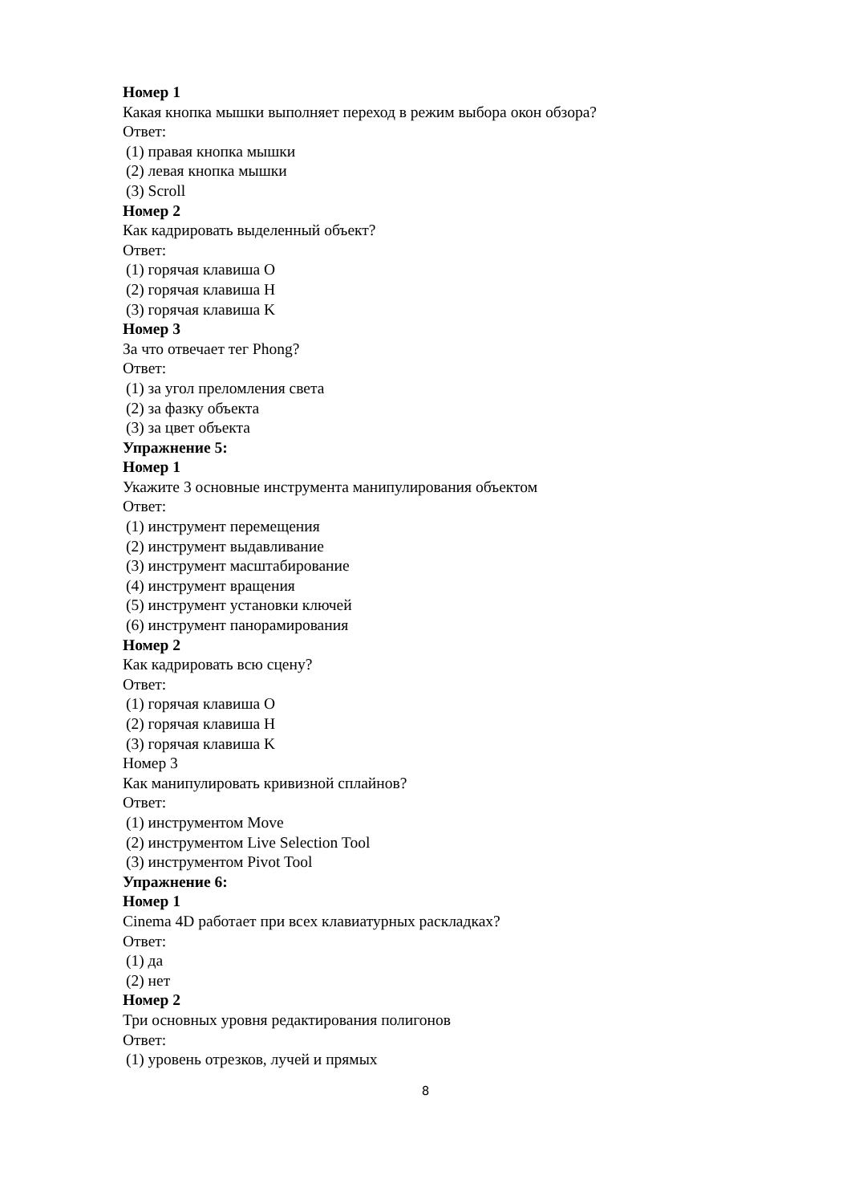Номер 1
Какая кнопка мышки выполняет переход в режим выбора окон обзора?
Ответ:
(1) правая кнопка мышки
(2) левая кнопка мышки
(3) Scroll
Номер 2
Как кадрировать выделенный объект?
Ответ:
(1) горячая клавиша O
(2) горячая клавиша H
(3) горячая клавиша K
Номер 3
За что отвечает тег Phong?
Ответ:
(1) за угол преломления света
(2) за фазку объекта
(3) за цвет объекта
Упражнение 5:
Номер 1
Укажите 3 основные инструмента манипулирования объектом
Ответ:
(1) инструмент перемещения
(2) инструмент выдавливание
(3) инструмент масштабирование
(4) инструмент вращения
(5) инструмент установки ключей
(6) инструмент панорамирования
Номер 2
Как кадрировать всю сцену?
Ответ:
(1) горячая клавиша O
(2) горячая клавиша H
(3) горячая клавиша K
Номер 3
Как манипулировать кривизной сплайнов?
Ответ:
(1) инструментом Move
(2) инструментом Live Selection Tool
(3) инструментом Pivot Tool
Упражнение 6:
Номер 1
Cinema 4D работает при всех клавиатурных раскладках?
Ответ:
(1) да
(2) нет
Номер 2
Три основных уровня редактирования полигонов
Ответ:
(1) уровень отрезков, лучей и прямых
8